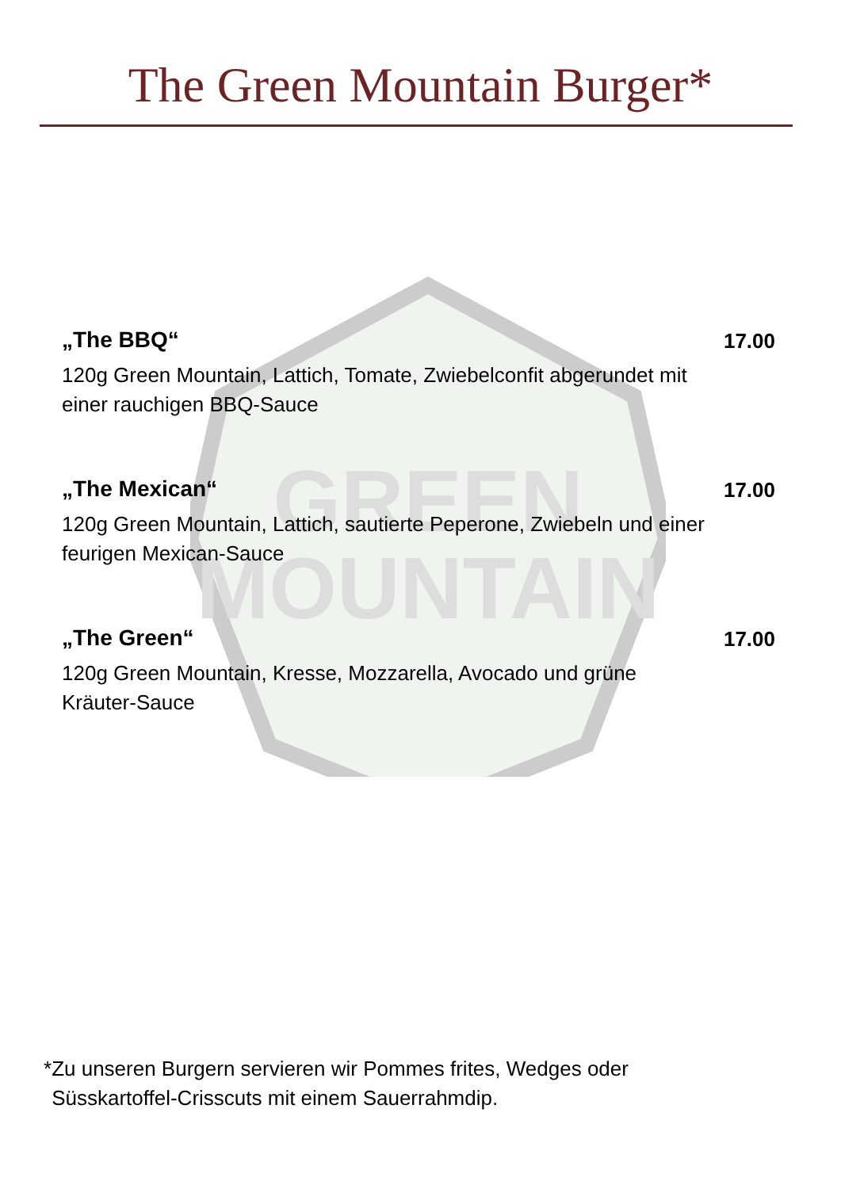The Green Mountain Burger*
GREEN
MOUNTAIN
„The BBQ“
120g Green Mountain, Lattich, Tomate, Zwiebelconfit abgerundet mit einer rauchigen BBQ-Sauce
17.00
„The Mexican“
120g Green Mountain, Lattich, sautierte Peperone, Zwiebeln und einer feurigen Mexican-Sauce
17.00
„The Green“
120g Green Mountain, Kresse, Mozzarella, Avocado und grüne Kräuter-Sauce
17.00
* Zu unseren Burgern servieren wir Pommes frites, Wedges oder
Süsskartoffel-Crisscuts mit einem Sauerrahmdip.